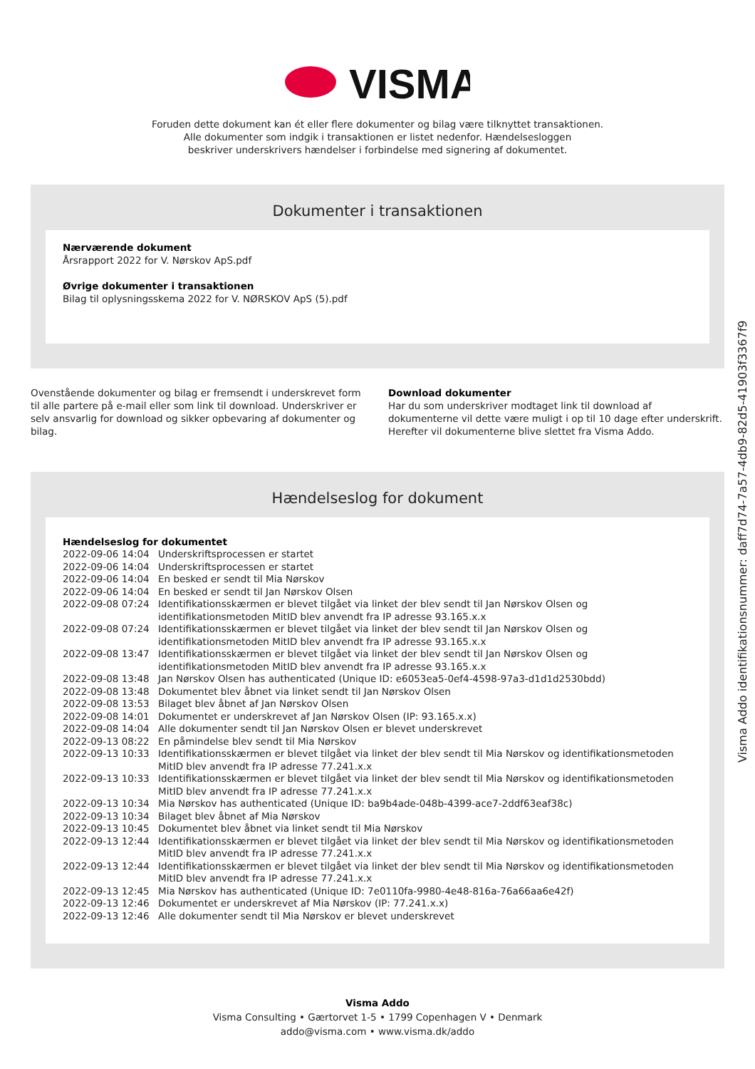VISMA
Foruden dette dokument kan ét eller flere dokumenter og bilag være tilknyttet transaktionen.
Alle dokumenter som indgik i transaktionen er listet nedenfor. Hændelsesloggen
beskriver underskrivers hændelser i forbindelse med signering af dokumentet.
Dokumenter i transaktionen
Nærværende dokument
Årsrapport 2022 for V. Nørskov ApS.pdf
Øvrige dokumenter i transaktionen
Bilag til oplysningsskema 2022 for V. NØRSKOV ApS (5).pdf
Ovenstående dokumenter og bilag er fremsendt i underskrevet form til alle partere på e-mail eller som link til download. Underskriver er selv ansvarlig for download og sikker opbevaring af dokumenter og bilag.
Download dokumenter
Har du som underskriver modtaget link til download af dokumenterne vil dette være muligt i op til 10 dage efter underskrift. Herefter vil dokumenterne blive slettet fra Visma Addo.
Hændelseslog for dokument
Hændelseslog for dokumentet
| 2022-09-06 14:04 | Underskriftsprocessen er startet |
| 2022-09-06 14:04 | Underskriftsprocessen er startet |
| 2022-09-06 14:04 | En besked er sendt til Mia Nørskov |
| 2022-09-06 14:04 | En besked er sendt til Jan Nørskov Olsen |
| 2022-09-08 07:24 | Identifikationsskærmen er blevet tilgået via linket der blev sendt til Jan Nørskov Olsen og identifikationsmetoden MitID blev anvendt fra IP adresse 93.165.x.x |
| 2022-09-08 07:24 | Identifikationsskærmen er blevet tilgået via linket der blev sendt til Jan Nørskov Olsen og identifikationsmetoden MitID blev anvendt fra IP adresse 93.165.x.x |
| 2022-09-08 13:47 | Identifikationsskærmen er blevet tilgået via linket der blev sendt til Jan Nørskov Olsen og identifikationsmetoden MitID blev anvendt fra IP adresse 93.165.x.x |
| 2022-09-08 13:48 | Jan Nørskov Olsen has authenticated (Unique ID: e6053ea5-0ef4-4598-97a3-d1d1d2530bdd) |
| 2022-09-08 13:48 | Dokumentet blev åbnet via linket sendt til Jan Nørskov Olsen |
| 2022-09-08 13:53 | Bilaget blev åbnet af Jan Nørskov Olsen |
| 2022-09-08 14:01 | Dokumentet er underskrevet af Jan Nørskov Olsen (IP: 93.165.x.x) |
| 2022-09-08 14:04 | Alle dokumenter sendt til Jan Nørskov Olsen er blevet underskrevet |
| 2022-09-13 08:22 | En påmindelse blev sendt til Mia Nørskov |
| 2022-09-13 10:33 | Identifikationsskærmen er blevet tilgået via linket der blev sendt til Mia Nørskov og identifikationsmetoden MitID blev anvendt fra IP adresse 77.241.x.x |
| 2022-09-13 10:33 | Identifikationsskærmen er blevet tilgået via linket der blev sendt til Mia Nørskov og identifikationsmetoden MitID blev anvendt fra IP adresse 77.241.x.x |
| 2022-09-13 10:34 | Mia Nørskov has authenticated (Unique ID: ba9b4ade-048b-4399-ace7-2ddf63eaf38c) |
| 2022-09-13 10:34 | Bilaget blev åbnet af Mia Nørskov |
| 2022-09-13 10:45 | Dokumentet blev åbnet via linket sendt til Mia Nørskov |
| 2022-09-13 12:44 | Identifikationsskærmen er blevet tilgået via linket der blev sendt til Mia Nørskov og identifikationsmetoden MitID blev anvendt fra IP adresse 77.241.x.x |
| 2022-09-13 12:44 | Identifikationsskærmen er blevet tilgået via linket der blev sendt til Mia Nørskov og identifikationsmetoden MitID blev anvendt fra IP adresse 77.241.x.x |
| 2022-09-13 12:45 | Mia Nørskov has authenticated (Unique ID: 7e0110fa-9980-4e48-816a-76a66aa6e42f) |
| 2022-09-13 12:46 | Dokumentet er underskrevet af Mia Nørskov (IP: 77.241.x.x) |
| 2022-09-13 12:46 | Alle dokumenter sendt til Mia Nørskov er blevet underskrevet |
Visma Addo
Visma Consulting • Gærtorvet 1-5 • 1799 Copenhagen V • Denmark
addo@visma.com • www.visma.dk/addo
Visma Addo identifikationsnummer: daff7d74-7a57-4db9-82d5-41903f3367f9